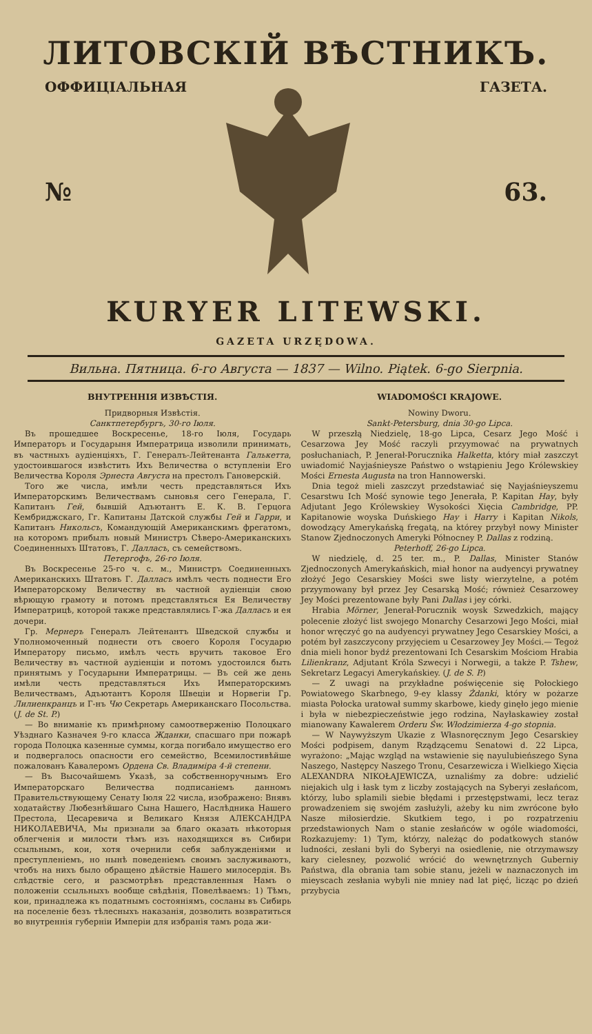ЛИТОВСКІЙ ВѢСТНИКЪ.
ОФФИЦІАЛЬНАЯ ГАЗЕТА.
№ 63.
KURYER LITEWSKI.
GAZETA URZĘDOWA.
Вильна. Пятница. 6-го Августа — 1837 — Wilno. Piątek. 6-go Sierpnia.
ВНУТРЕННІЯ ИЗВѢСТІЯ.
Придворныя Извѣстія.
Санктпетербургъ, 30-го Іюля.
Въ прошедшее Воскресенье, 18-го Іюля, Государь Императоръ и Государыня Императрица изволили принимать, въ частныхъ аудіенціяхъ, Г. Генералъ-Лейтенанта Галькетта, удостоившагося извѣстить Ихъ Величества о вступленіи Его Величества Короля Эрнеста Августа на престолъ Гановерскій.
Того же числа, имѣли честь представляться Ихъ Императорскимъ Величествамъ сыновья сего Генерала, Г. Капитанъ Гей, бывшій Адъютантъ Е. К. В. Герцога Кембриджскаго, Гг. Капитаны Датской службы Гей и Гарри, и Капитанъ Никольсъ, Командующій Американскимъ фрегатомъ, на которомъ прибылъ новый Министръ Сѣверо-Американскихъ Соединенныхъ Штатовъ, Г. Далласъ, съ семействомъ.
Петергофъ, 26-го Іюля.
Въ Воскресенье 25-го ч. с. м., Министръ Соединенныхъ Американскихъ Штатовъ Г. Далласъ имѣлъ честь поднести Его Императорскому Величеству въ частной аудіенціи свою вѣрющую грамоту и потомъ представляться Ея Величеству Императрицѣ, которой также представлялись Г-жа Далласъ и ея дочери.
Гр. Мернеръ Генералъ Лейтенантъ Шведской службы и Уполномоченный поднести отъ своего Короля Государю Императору письмо, имѣлъ честь вручить таковое Его Величеству въ частной аудіенціи и потомъ удостоился быть принятымъ у Государыни Императрицы. — Въ сей же день имѣли честь представляться Ихъ Императорскимъ Величествамъ, Адъютантъ Короля Швеціи и Норвегіи Гр. Лилиенкранцъ и Г-нъ Чю Секретарь Американскаго Посольства. (J. de St. P.)
— Во вниманіе къ примѣрному самоотверженію Полоцкаго Уѣзднаго Казначея 9-го класса Жданки, спасшаго при пожарѣ города Полоцка казенные суммы, когда погибало имущество его и подвергалось опасности его семейство, Всемилостивѣйше пожалованъ Кавалеромъ Ордена Св. Владиміра 4-й степени.
— Въ Высочайшемъ Указѣ, за собственноручнымъ Его Императорскаго Величества подписаніемъ данномъ Правительствующему Сенату Іюля 22 числа, изображено: Внявъ ходатайству Любезнѣйшаго Сына Нашего, Наслѣдника Нашего Престола, Цесаревича и Великаго Князя АЛЕКСАНДРА НИКОЛАЕВИЧА, Мы признали за благо оказать нѣкоторыя облегченія и милости тѣмъ изъ находящихся въ Сибири ссыльнымъ, кои, хотя очернили себя заблужденіями и преступленіемъ, но нынѣ поведеніемъ своимъ заслуживаютъ, чтобъ на нихъ было обращено дѣйствіе Нашего милосердія. Въ слѣдствіе сего, и разсмотрѣвъ представленныя Намъ о положеніи ссыльныхъ вообще свѣдѣнія, Повелѣваемъ: 1) Тѣмъ, кои, принадлежа къ податнымъ состояніямъ, сосланы въ Сибирь на поселеніе безъ тѣлесныхъ наказанія, дозволить возвратиться во внутреннія губерніи Имперіи для избранія тамъ рода жи-
WIADOMOŚCI KRAJOWE.
Nowiny Dworu.
Sankt-Petersburg, dnia 30-go Lipca.
W przeszłą Niedzielę, 18-go Lipca, Cesarz Jego Mość i Cesarzowa Jey Mość raczyli przyymować na prywatnych posłuchaniach, P. Jenerał-Porucznika Halketta, który miał zaszczyt uwiadomić Nayjaśnieysze Państwo o wstąpieniu Jego Królewskiey Mości Ernesta Augusta na tron Hannowerski.
Dnia tegoż mieli zaszczyt przedstawiać się Nayjaśnieyszemu Cesarstwu Ich Mość synowie tego Jenerała, P. Kapitan Hay, były Adjutant Jego Królewskiey Wysokości Xięcia Cambridge, PP. Kapitanowie woyska Duńskiego Hay i Harry i Kapitan Nikols, dowodzący Amerykańską fregatą, na którey przybył nowy Minister Stanow Zjednoczonych Ameryki Północney P. Dallas z rodziną.
Peterhoff, 26-go Lipca.
W niedzielę, d. 25 ter. m., P. Dallas, Minister Stanów Zjednoczonych Amerykańskich, miał honor na audyencyi prywatney złożyć Jego Cesarskiey Mości swe listy wierzytelne, a potém przyymowany był przez Jey Cesarską Mość; również Cesarzowey Jey Mości prezentowane były Pani Dallas i jey córki.
Hrabia Mörner, Jenerał-Porucznik woysk Szwedzkich, mający polecenie złożyć list swojego Monarchy Cesarzowi Jego Mości, miał honor wręczyć go na audyencyi prywatney Jego Cesarskiey Mości, a potém był zaszczycony przyjęciem u Cesarzowey Jey Mości.— Tegoż dnia mieli honor bydź prezentowani Ich Cesarskim Mościom Hrabia Lilienkranz, Adjutant Króla Szwecyi i Norwegii, a także P. Tshew, Sekretarz Legacyi Amerykańskiey. (J. de S. P.)
— Z uwagi na przykładne poświęcenie się Połockiego Powiatowego Skarbnego, 9-ey klassy Żdanki, który w pożarze miasta Połocka uratował summy skarbowe, kiedy ginęło jego mienie i była w niebezpieczeństwie jego rodzina, Nayłaskawiey został mianowany Kawalerem Orderu Św. Włodzimierza 4-go stopnia.
— W Naywyższym Ukazie z Własnoręcznym Jego Cesarskiey Mości podpisem, danym Rządzącemu Senatowi d. 22 Lipca, wyrażono: „Mając wzgląd na wstawienie się nayulubieńszego Syna Naszego, Następcy Naszego Tronu, Cesarzewicza i Wielkiego Xięcia ALEXANDRA NIKOŁAJEWICZA, uznaliśmy za dobre: udzielić niejakich ulg i łask tym z liczby zostających na Syberyi zesłańcom, którzy, lubo splamili siebie błędami i przestępstwami, lecz teraz prowadzeniem się swojém zasłużyli, ażeby ku nim zwrócone było Nasze miłosierdzie. Skutkiem tego, i po rozpatrzeniu przedstawionych Nam o stanie zesłańców w ogóle wiadomości, Rozkazujemy: 1) Tym, którzy, należąc do podatkowych stanów ludności, zesłani byli do Syberyi na osiedlenie, nie otrzymawszy kary cielesney, pozwolić wrócić do wewnętrznych Guberniy Państwa, dla obrania tam sobie stanu, jeżeli w naznaczonych im mieyscach zesłania wybyli nie mniey nad lat pięć, licząc po dzień przybycia